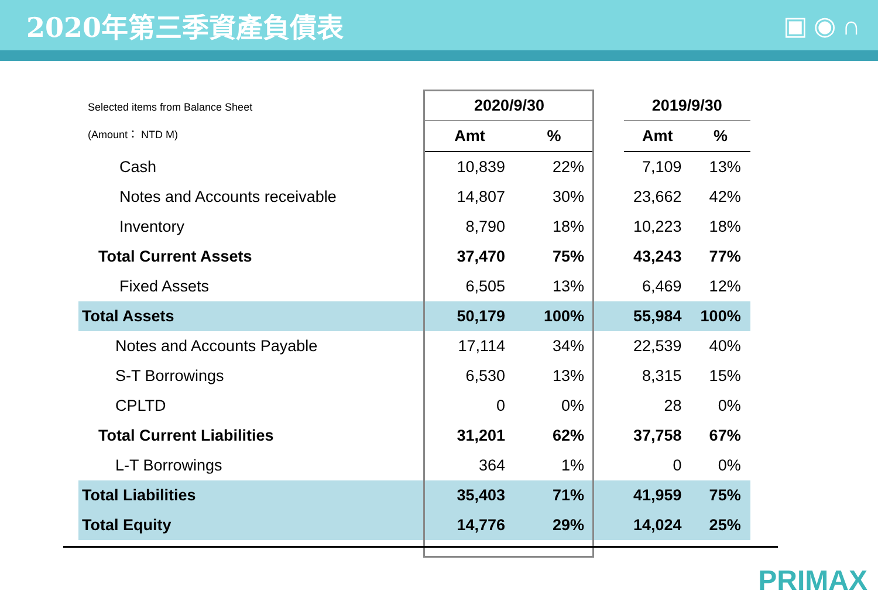2020年第三季資產負債表 ▣◉∩
| Selected items from Balance Sheet (Amount： NTD M) | 2020/9/30 | | | 2019/9/30 | |
| | Amt | % | | Amt | % |
| Cash | 10,839 | 22% | | 7,109 | 13% |
| Notes and Accounts receivable | 14,807 | 30% | | 23,662 | 42% |
| Inventory | 8,790 | 18% | | 10,223 | 18% |
| Total Current Assets | 37,470 | 75% | | 43,243 | 77% |
| Fixed Assets | 6,505 | 13% | | 6,469 | 12% |
| Total Assets | 50,179 | 100% | | 55,984 | 100% |
| Notes and Accounts Payable | 17,114 | 34% | | 22,539 | 40% |
| S-T Borrowings | 6,530 | 13% | | 8,315 | 15% |
| CPLTD | 0 | 0% | | 28 | 0% |
| Total Current Liabilities | 31,201 | 62% | | 37,758 | 67% |
| L-T Borrowings | 364 | 1% | | 0 | 0% |
| Total Liabilities | 35,403 | 71% | | 41,959 | 75% |
| Total Equity | 14,776 | 29% | | 14,024 | 25% |
PRIMAX